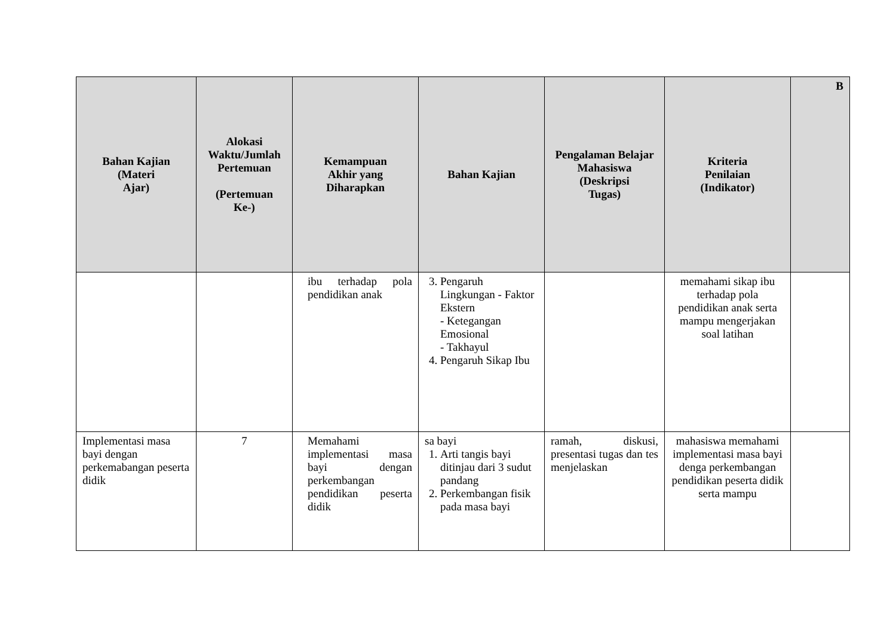| Bahan Kajian (Materi Ajar) | Alokasi Waktu/Jumlah Pertemuan (Pertemuan Ke-) | Kemampuan Akhir yang Diharapkan | Bahan Kajian | Pengalaman Belajar Mahasiswa (Deskripsi Tugas) | Kriteria Penilaian (Indikator) | B |
| --- | --- | --- | --- | --- | --- | --- |
| | | ibu terhadap pola pendidikan anak | 3. Pengaruh Lingkungan - Faktor Ekstern - Ketegangan Emosional - Takhayul 4. Pengaruh Sikap Ibu | | memahami sikap ibu terhadap pola pendidikan anak serta mampu mengerjakan soal latihan | |
| Implementasi masa bayi dengan perkemabangan peserta didik | 7 | Memahami implementasi masa bayi dengan perkembangan pendidikan peserta didik | sa bayi 1. Arti tangis bayi ditinjau dari 3 sudut pandang 2. Perkembangan fisik pada masa bayi | ramah, diskusi, presentasi tugas dan tes menjelaskan | mahasiswa memahami implementasi masa bayi denga perkembangan pendidikan peserta didik serta mampu | |